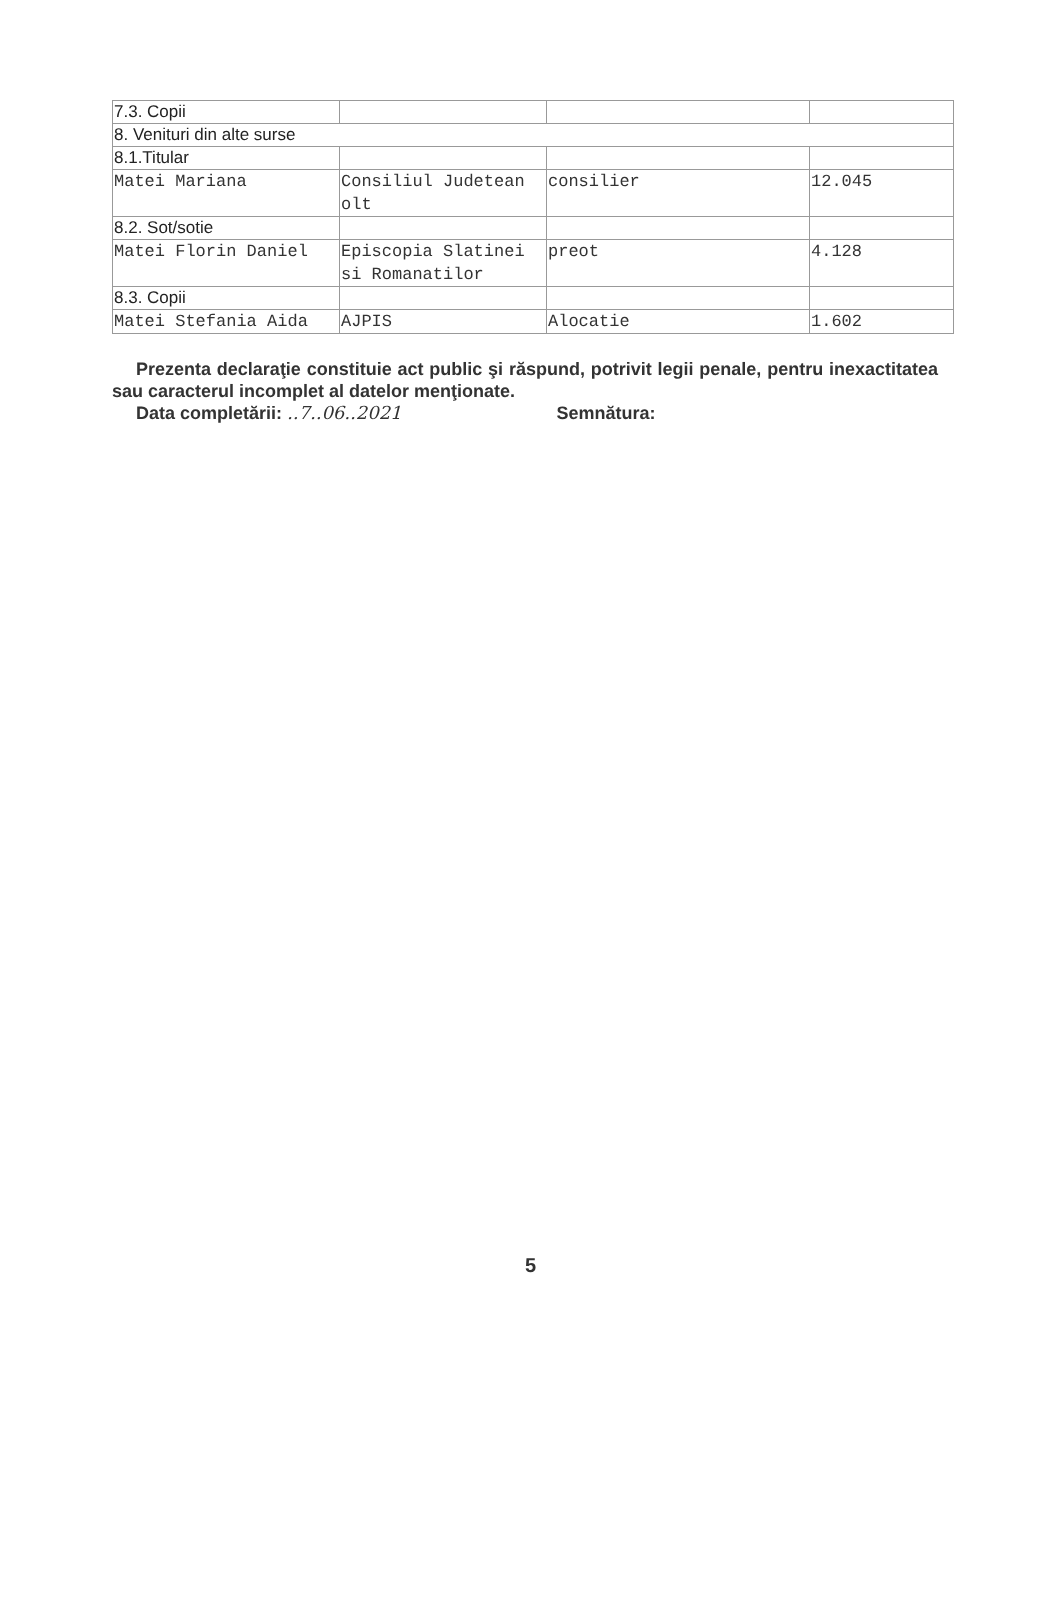| 7.3. Copii | | | |
| 8. Venituri din alte surse | | | |
| 8.1.Titular | | | |
| Matei Mariana | Consiliul Judetean olt | consilier | 12.045 |
| 8.2. Sot/sotie | | | |
| Matei Florin Daniel | Episcopia Slatinei si Romanatilor | preot | 4.128 |
| 8.3. Copii | | | |
| Matei Stefania Aida | AJPIS | Alocatie | 1.602 |
Prezenta declaraţie constituie act public şi răspund, potrivit legii penale, pentru inexactitatea sau caracterul incomplet al datelor menţionate.
Data completării: ..7..06..2021 Semnătura:
5